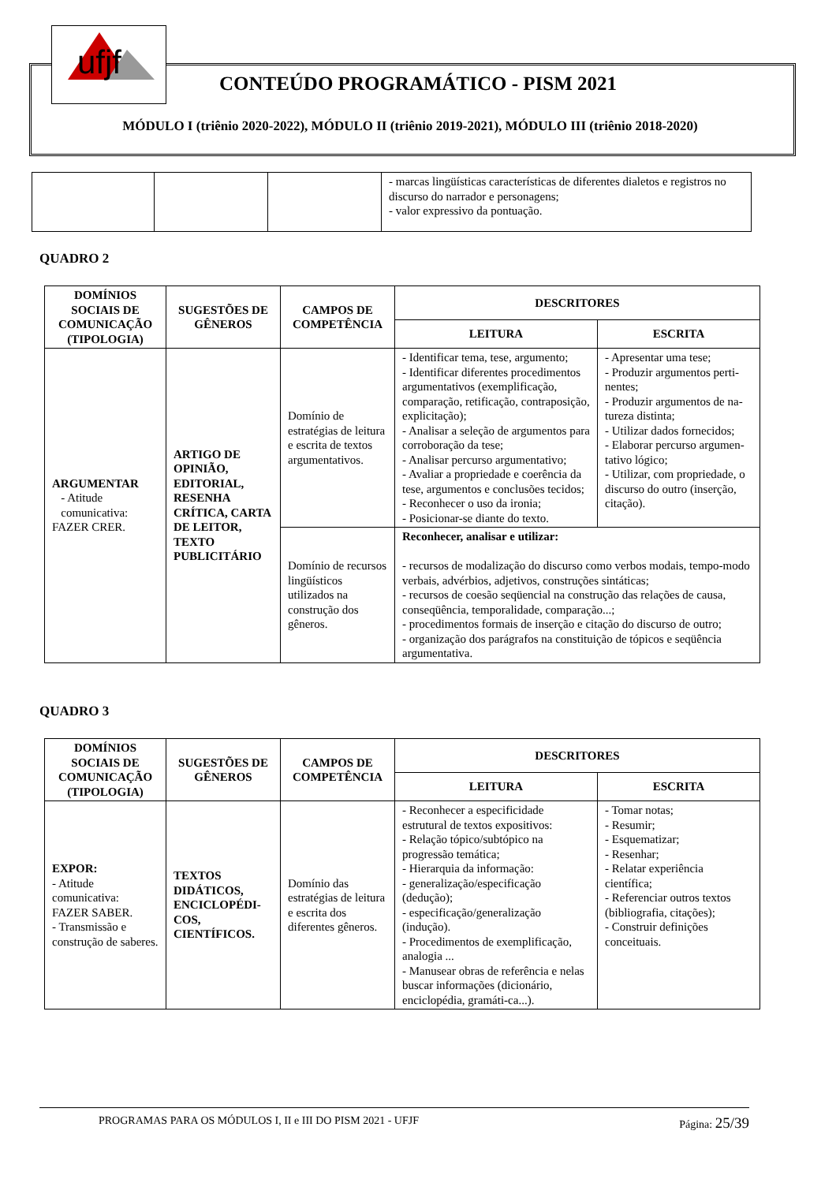ufjf
CONTEÚDO PROGRAMÁTICO - PISM 2021
MÓDULO I (triênio 2020-2022), MÓDULO II (triênio 2019-2021), MÓDULO III (triênio 2018-2020)
| | | | - marcas lingüísticas características de diferentes dialetos e registros no discurso do narrador e personagens; - valor expressivo da pontuação. |
QUADRO 2
| DOMÍNIOS SOCIAIS DE COMUNICAÇÃO (TIPOLOGIA) | SUGESTÕES DE GÊNEROS | CAMPOS DE COMPETÊNCIA | DESCRITORES | |
| --- | --- | --- | --- | --- |
| | | | LEITURA | ESCRITA |
| ARGUMENTAR - Atitude comunicativa: FAZER CRER. | ARTIGO DE OPINIÃO, EDITORIAL, RESENHA CRÍTICA, CARTA DE LEITOR, TEXTO PUBLICITÁRIO | Domínio de estratégias de leitura e escrita de textos argumentativos. | - Identificar tema, tese, argumento; - Identificar diferentes procedimentos argumentativos (exemplificação, comparação, retificação, contraposição, explicitação); - Analisar a seleção de argumentos para corroboração da tese; - Analisar percurso argumentativo; - Avaliar a propriedade e coerência da tese, argumentos e conclusões tecidos; - Reconhecer o uso da ironia; - Posicionar-se diante do texto. | - Apresentar uma tese; - Produzir argumentos perti-nentes; - Produzir argumentos de na-tureza distinta; - Utilizar dados fornecidos; - Elaborar percurso argumen-tativo lógico; - Utilizar, com propriedade, o discurso do outro (inserção, citação). |
| | | Domínio de recursos lingüísticos utilizados na construção dos gêneros. | Reconhecer, analisar e utilizar: - recursos de modalização do discurso como verbos modais, tempo-modo verbais, advérbios, adjetivos, construções sintáticas; - recursos de coesão seqüencial na construção das relações de causa, conseqüência, temporalidade, comparação...; - procedimentos formais de inserção e citação do discurso de outro; - organização dos parágrafos na constituição de tópicos e seqüência argumentativa. | |
QUADRO 3
| DOMÍNIOS SOCIAIS DE COMUNICAÇÃO (TIPOLOGIA) | SUGESTÕES DE GÊNEROS | CAMPOS DE COMPETÊNCIA | DESCRITORES | |
| --- | --- | --- | --- | --- |
| | | | LEITURA | ESCRITA |
| EXPOR: - Atitude comunicativa: FAZER SABER. - Transmissão e construção de saberes. | TEXTOS DIDÁTICOS, ENCICLOPÉDI-COS, CIENTÍFICOS. | Domínio das estratégias de leitura e escrita dos diferentes gêneros. | - Reconhecer a especificidade estrutural de textos expositivos: - Relação tópico/subtópico na progressão temática; - Hierarquia da informação: - generalização/especificação (dedução); - especificação/generalização (indução). - Procedimentos de exemplificação, analogia ... - Manusear obras de referência e nelas buscar informações (dicionário, enciclopédia, gramáti-ca...). | - Tomar notas; - Resumir; - Esquematizar; - Resenhar; - Relatar experiência científica; - Referenciar outros textos (bibliografia, citações); - Construir definições conceituais. |
PROGRAMAS PARA OS MÓDULOS I, II e III DO PISM 2021 - UFJF Página: 25/39